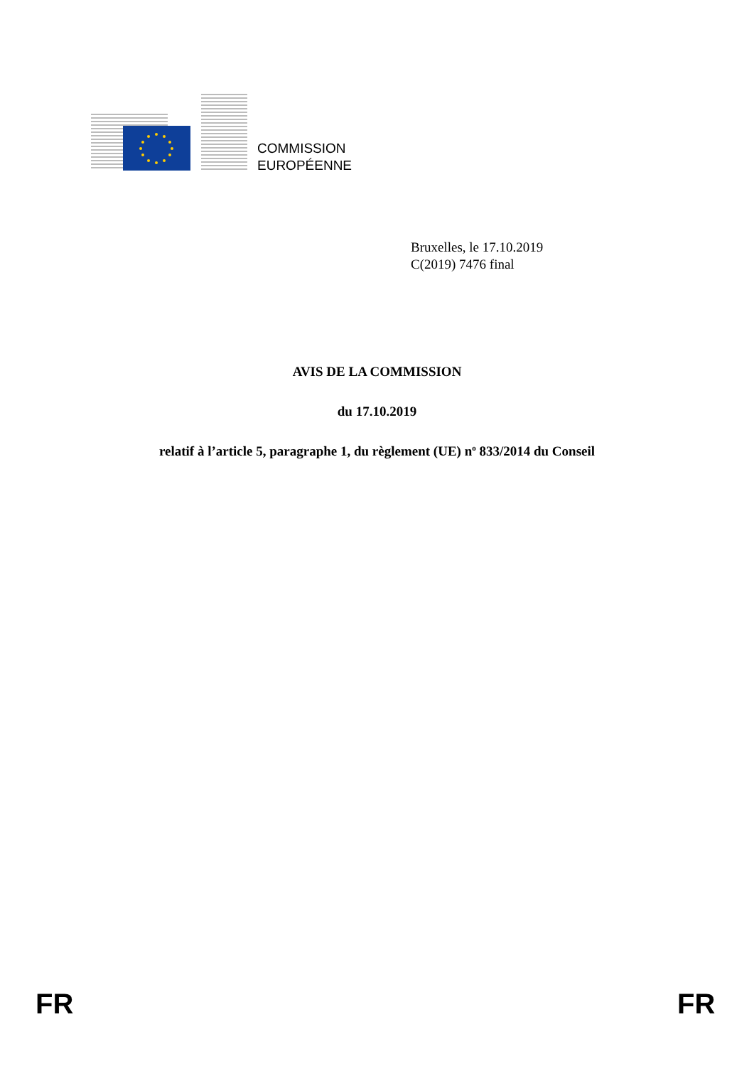COMMISSION
EUROPÉENNE
Bruxelles, le 17.10.2019
C(2019) 7476 final
AVIS DE LA COMMISSION
du 17.10.2019
relatif à l’article 5, paragraphe 1, du règlement (UE) n<sup>o</sup> 833/2014 du Conseil
FR FR